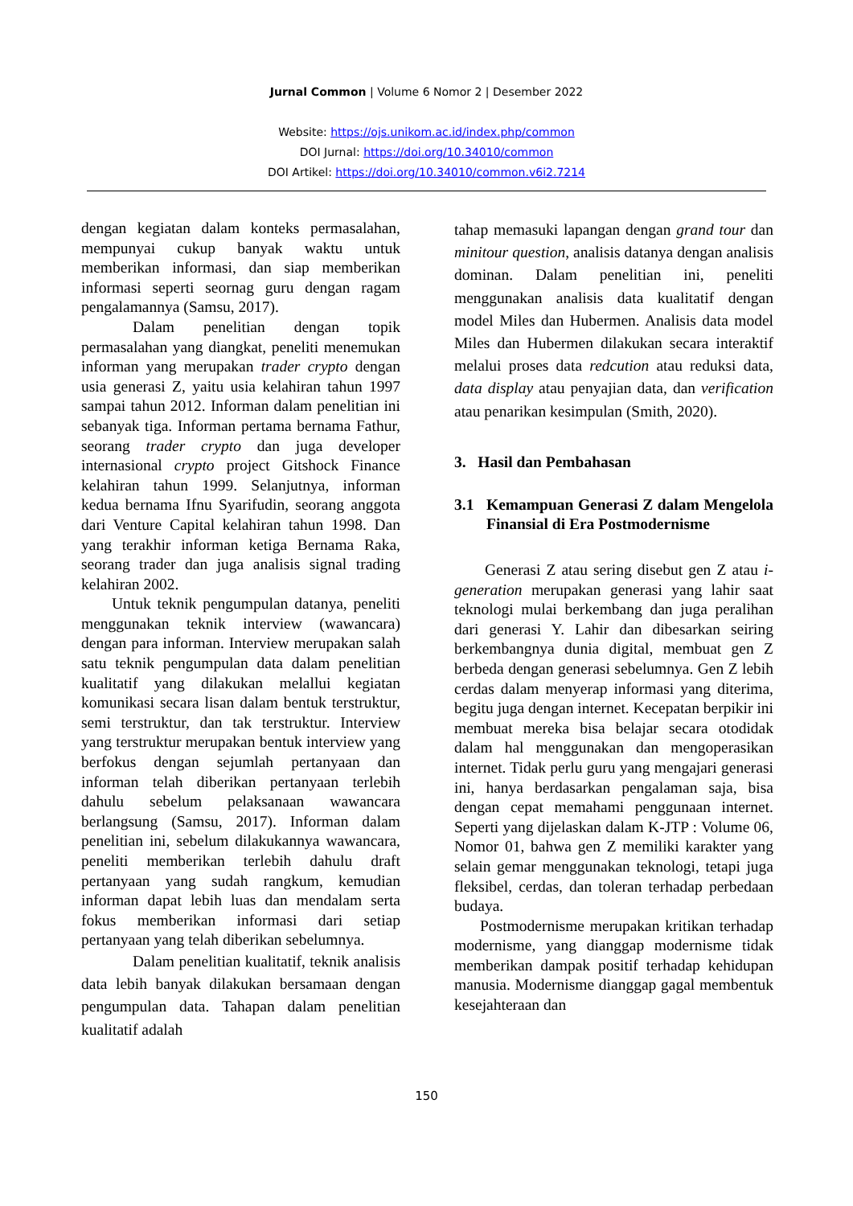Jurnal Common | Volume 6 Nomor 2 | Desember 2022
Website: https://ojs.unikom.ac.id/index.php/common
DOI Jurnal: https://doi.org/10.34010/common
DOI Artikel: https://doi.org/10.34010/common.v6i2.7214
dengan kegiatan dalam konteks permasalahan, mempunyai cukup banyak waktu untuk memberikan informasi, dan siap memberikan informasi seperti seornag guru dengan ragam pengalamannya (Samsu, 2017).
Dalam penelitian dengan topik permasalahan yang diangkat, peneliti menemukan informan yang merupakan trader crypto dengan usia generasi Z, yaitu usia kelahiran tahun 1997 sampai tahun 2012. Informan dalam penelitian ini sebanyak tiga. Informan pertama bernama Fathur, seorang trader crypto dan juga developer internasional crypto project Gitshock Finance kelahiran tahun 1999. Selanjutnya, informan kedua bernama Ifnu Syarifudin, seorang anggota dari Venture Capital kelahiran tahun 1998. Dan yang terakhir informan ketiga Bernama Raka, seorang trader dan juga analisis signal trading kelahiran 2002.
Untuk teknik pengumpulan datanya, peneliti menggunakan teknik interview (wawancara) dengan para informan. Interview merupakan salah satu teknik pengumpulan data dalam penelitian kualitatif yang dilakukan melallui kegiatan komunikasi secara lisan dalam bentuk terstruktur, semi terstruktur, dan tak terstruktur. Interview yang terstruktur merupakan bentuk interview yang berfokus dengan sejumlah pertanyaan dan informan telah diberikan pertanyaan terlebih dahulu sebelum pelaksanaan wawancara berlangsung (Samsu, 2017). Informan dalam penelitian ini, sebelum dilakukannya wawancara, peneliti memberikan terlebih dahulu draft pertanyaan yang sudah rangkum, kemudian informan dapat lebih luas dan mendalam serta fokus memberikan informasi dari setiap pertanyaan yang telah diberikan sebelumnya.
Dalam penelitian kualitatif, teknik analisis data lebih banyak dilakukan bersamaan dengan pengumpulan data. Tahapan dalam penelitian kualitatif adalah
tahap memasuki lapangan dengan grand tour dan minitour question, analisis datanya dengan analisis dominan. Dalam penelitian ini, peneliti menggunakan analisis data kualitatif dengan model Miles dan Hubermen. Analisis data model Miles dan Hubermen dilakukan secara interaktif melalui proses data redcution atau reduksi data, data display atau penyajian data, dan verification atau penarikan kesimpulan (Smith, 2020).
3. Hasil dan Pembahasan
3.1 Kemampuan Generasi Z dalam Mengelola Finansial di Era Postmodernisme
Generasi Z atau sering disebut gen Z atau i-generation merupakan generasi yang lahir saat teknologi mulai berkembang dan juga peralihan dari generasi Y. Lahir dan dibesarkan seiring berkembangnya dunia digital, membuat gen Z berbeda dengan generasi sebelumnya. Gen Z lebih cerdas dalam menyerap informasi yang diterima, begitu juga dengan internet. Kecepatan berpikir ini membuat mereka bisa belajar secara otodidak dalam hal menggunakan dan mengoperasikan internet. Tidak perlu guru yang mengajari generasi ini, hanya berdasarkan pengalaman saja, bisa dengan cepat memahami penggunaan internet. Seperti yang dijelaskan dalam K-JTP : Volume 06, Nomor 01, bahwa gen Z memiliki karakter yang selain gemar menggunakan teknologi, tetapi juga fleksibel, cerdas, dan toleran terhadap perbedaan budaya.
Postmodernisme merupakan kritikan terhadap modernisme, yang dianggap modernisme tidak memberikan dampak positif terhadap kehidupan manusia. Modernisme dianggap gagal membentuk kesejahteraan dan
150